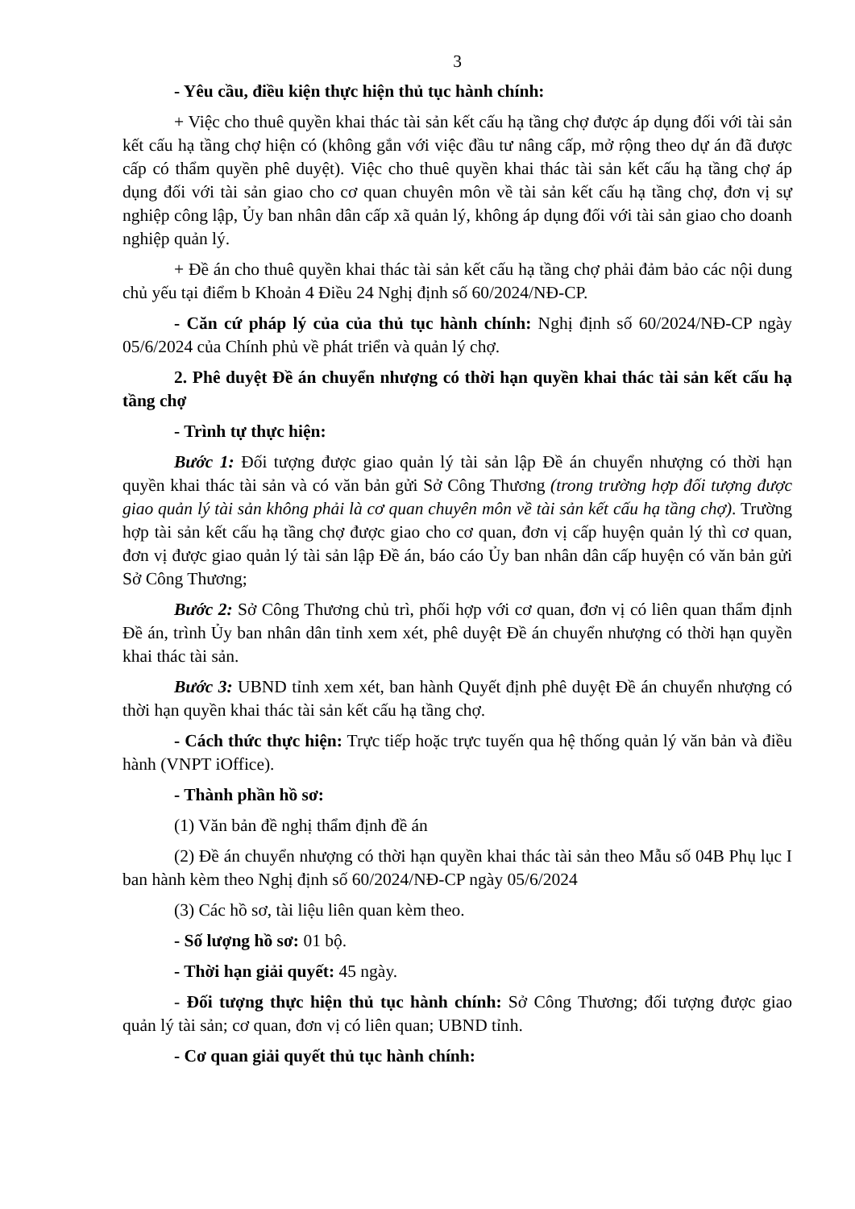3
- Yêu cầu, điều kiện thực hiện thủ tục hành chính:
+ Việc cho thuê quyền khai thác tài sản kết cấu hạ tầng chợ được áp dụng đối với tài sản kết cấu hạ tầng chợ hiện có (không gắn với việc đầu tư nâng cấp, mở rộng theo dự án đã được cấp có thẩm quyền phê duyệt). Việc cho thuê quyền khai thác tài sản kết cấu hạ tầng chợ áp dụng đối với tài sản giao cho cơ quan chuyên môn về tài sản kết cấu hạ tầng chợ, đơn vị sự nghiệp công lập, Ủy ban nhân dân cấp xã quản lý, không áp dụng đối với tài sản giao cho doanh nghiệp quản lý.
+ Đề án cho thuê quyền khai thác tài sản kết cấu hạ tầng chợ phải đảm bảo các nội dung chủ yếu tại điểm b Khoản 4 Điều 24 Nghị định số 60/2024/NĐ-CP.
- Căn cứ pháp lý của của thủ tục hành chính: Nghị định số 60/2024/NĐ-CP ngày 05/6/2024 của Chính phủ về phát triển và quản lý chợ.
2. Phê duyệt Đề án chuyển nhượng có thời hạn quyền khai thác tài sản kết cấu hạ tầng chợ
- Trình tự thực hiện:
Bước 1: Đối tượng được giao quản lý tài sản lập Đề án chuyển nhượng có thời hạn quyền khai thác tài sản và có văn bản gửi Sở Công Thương (trong trường hợp đối tượng được giao quản lý tài sản không phải là cơ quan chuyên môn về tài sản kết cấu hạ tầng chợ). Trường hợp tài sản kết cấu hạ tầng chợ được giao cho cơ quan, đơn vị cấp huyện quản lý thì cơ quan, đơn vị được giao quản lý tài sản lập Đề án, báo cáo Ủy ban nhân dân cấp huyện có văn bản gửi Sở Công Thương;
Bước 2: Sở Công Thương chủ trì, phối hợp với cơ quan, đơn vị có liên quan thẩm định Đề án, trình Ủy ban nhân dân tỉnh xem xét, phê duyệt Đề án chuyển nhượng có thời hạn quyền khai thác tài sản.
Bước 3: UBND tỉnh xem xét, ban hành Quyết định phê duyệt Đề án chuyển nhượng có thời hạn quyền khai thác tài sản kết cấu hạ tầng chợ.
- Cách thức thực hiện: Trực tiếp hoặc trực tuyến qua hệ thống quản lý văn bản và điều hành (VNPT iOffice).
- Thành phần hồ sơ:
(1) Văn bản đề nghị thẩm định đề án
(2) Đề án chuyển nhượng có thời hạn quyền khai thác tài sản theo Mẫu số 04B Phụ lục I ban hành kèm theo Nghị định số 60/2024/NĐ-CP ngày 05/6/2024
(3) Các hồ sơ, tài liệu liên quan kèm theo.
- Số lượng hồ sơ: 01 bộ.
- Thời hạn giải quyết: 45 ngày.
- Đối tượng thực hiện thủ tục hành chính: Sở Công Thương; đối tượng được giao quản lý tài sản; cơ quan, đơn vị có liên quan; UBND tỉnh.
- Cơ quan giải quyết thủ tục hành chính: